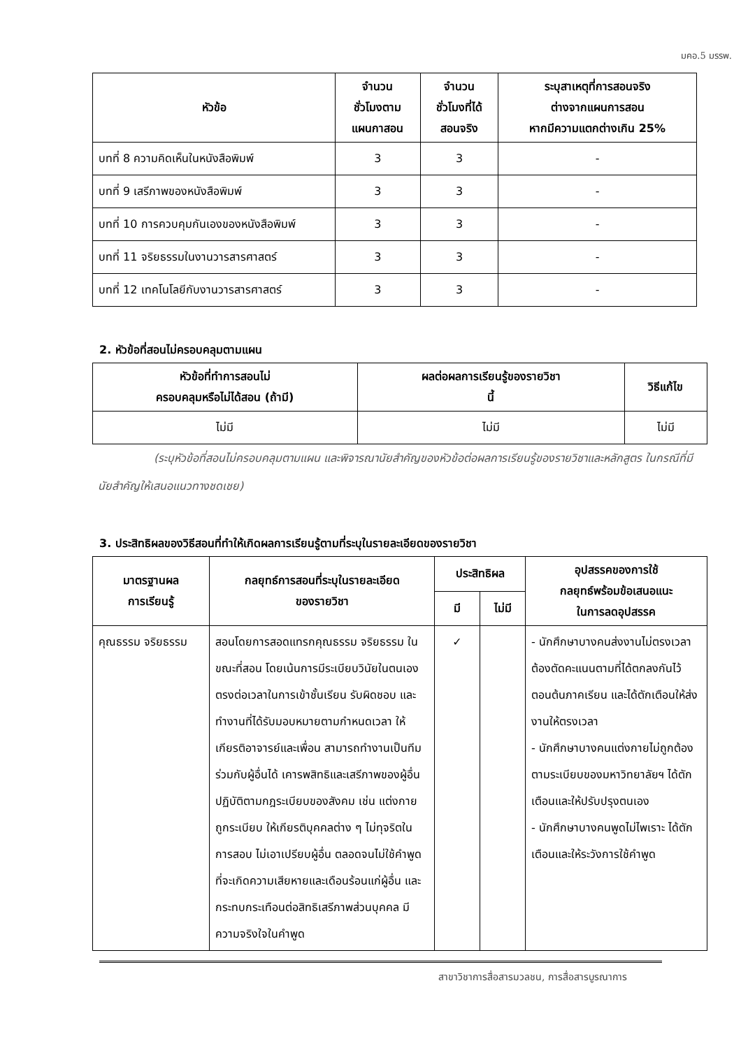มคอ.5 มรรพ.
| หัวข้อ | จำนวน ชั่วโมงตาม แผนกาสอน | จำนวน ชั่วโมงที่ได้ สอนจริง | ระบุสาเหตุที่การสอนจริง ต่างจากแผนการสอน หากมีความแตกต่างเกิน 25% |
| --- | --- | --- | --- |
| บทที่ 8 ความคิดเห็นในหนังสือพิมพ์ | 3 | 3 | - |
| บทที่ 9 เสรีภาพของหนังสือพิมพ์ | 3 | 3 | - |
| บทที่ 10 การควบคุมกันเองของหนังสือพิมพ์ | 3 | 3 | - |
| บทที่ 11 จริยธรรมในงานวารสารศาสตร์ | 3 | 3 | - |
| บทที่ 12 เทคโนโลยีกับงานวารสารศาสตร์ | 3 | 3 | - |
2. หัวข้อที่สอนไม่ครอบคลุมตามแผน
| หัวข้อที่ทำการสอนไม่ ครอบคลุมหรือไม่ได้สอน (ถ้ามี) | ผลต่อผลการเรียนรู้ของรายวิชา นี้ | วิธีแก้ไข |
| --- | --- | --- |
| ไม่มี | ไม่มี | ไม่มี |
(ระบุหัวข้อที่สอนไม่ครอบคลุมตามแผน และพิจารณานัยสำคัญของหัวข้อต่อผลการเรียนรู้ของรายวิชาและหลักสูตร ในกรณีที่มีนัยสำคัญให้เสนอแนวทางชดเชย)
3. ประสิทธิผลของวิธีสอนที่ทำให้เกิดผลการเรียนรู้ตามที่ระบุในรายละเอียดของรายวิชา
| มาตรฐานผล การเรียนรู้ | กลยุทธ์การสอนที่ระบุในรายละเอียด ของรายวิชา | ประสิทธิผล | | อุปสรรคของการใช้ กลยุทธ์พร้อมข้อเสนอแนะ ในการลดอุปสรรค |
| --- | --- | --- | --- | --- |
| | | มี | ไม่มี | |
| คุณธรรม จริยธรรม | สอนโดยการสอดแทรกคุณธรรม จริยธรรม ในขณะที่สอน โดยเน้นการมีระเบียบวินัยในตนเอง ตรงต่อเวลาในการเข้าชั้นเรียน รับผิดชอบ และทำงานที่ได้รับมอบหมายตามกำหนดเวลา ให้เกียรติอาจารย์และเพื่อน สามารถทำงานเป็นทีมร่วมกับผู้อื่นได้ เคารพสิทธิและเสรีภาพของผู้อื่น ปฏิบัติตามกฎระเบียบของสังคม เช่น แต่งกายถูกระเบียบ ให้เกียรติบุคคลต่าง ๆ ไม่ทุจริตในการสอบ ไม่เอาเปรียบผู้อื่น ตลอดจนไม่ใช้คำพูดที่จะเกิดความเสียหายและเดือนร้อนแก่ผู้อื่น และกระทบกระเทือนต่อสิทธิเสรีภาพส่วนบุคคล มีความจริงใจในคำพูด | ✓ | | - นักศึกษาบางคนส่งงานไม่ตรงเวลา ต้องตัดคะแนนตามที่ได้ตกลงกันไว้ตอนต้นภาคเรียน และได้ตักเตือนให้ส่งงานให้ตรงเวลา - นักศึกษาบางคนแต่งกายไม่ถูกต้องตามระเบียบของมหาวิทยาลัยฯ ได้ตักเตือนและให้ปรับปรุงตนเอง - นักศึกษาบางคนพูดไม่ไพเราะ ได้ตักเตือนและให้ระวังการใช้คำพูด |
สาขาวิชาการสื่อสารมวลชน, การสื่อสารบูรณาการ